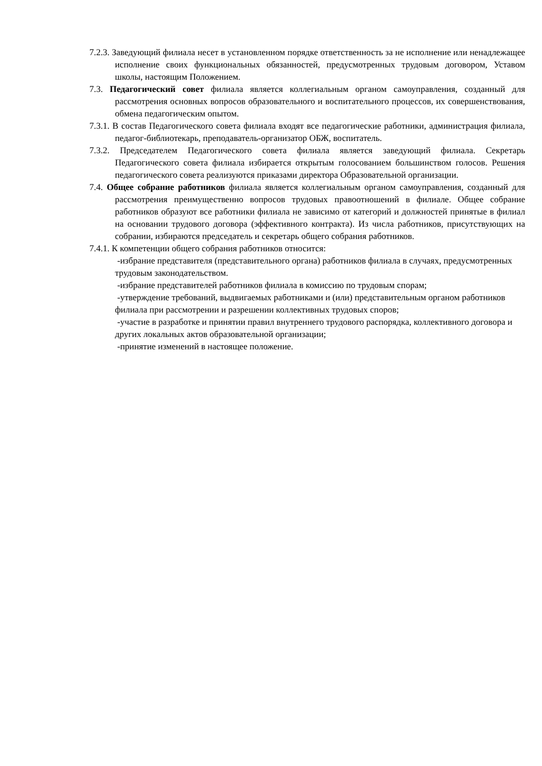7.2.3. Заведующий филиала несет в установленном порядке ответственность за не исполнение или ненадлежащее исполнение своих функциональных обязанностей, предусмотренных трудовым договором, Уставом школы, настоящим Положением.
7.3. Педагогический совет филиала является коллегиальным органом самоуправления, созданный для рассмотрения основных вопросов образовательного и воспитательного процессов, их совершенствования, обмена педагогическим опытом.
7.3.1. В состав Педагогического совета филиала входят все педагогические работники, администрация филиала, педагог-библиотекарь, преподаватель-организатор ОБЖ, воспитатель.
7.3.2. Председателем Педагогического совета филиала является заведующий филиала. Секретарь Педагогического совета филиала избирается открытым голосованием большинством голосов. Решения педагогического совета реализуются приказами директора Образовательной организации.
7.4. Общее собрание работников филиала является коллегиальным органом самоуправления, созданный для рассмотрения преимущественно вопросов трудовых правоотношений в филиале. Общее собрание работников образуют все работники филиала не зависимо от категорий и должностей принятые в филиал на основании трудового договора (эффективного контракта). Из числа работников, присутствующих на собрании, избираются председатель и секретарь общего собрания работников.
7.4.1. К компетенции общего собрания работников относится:
-избрание представителя (представительного органа) работников филиала в случаях, предусмотренных трудовым законодательством.
-избрание представителей работников филиала в комиссию по трудовым спорам;
-утверждение требований, выдвигаемых работниками и (или) представительным органом работников филиала при рассмотрении и разрешении коллективных трудовых споров;
-участие в разработке и принятии правил внутреннего трудового распорядка, коллективного договора и других локальных актов образовательной организации;
-принятие изменений в настоящее положение.